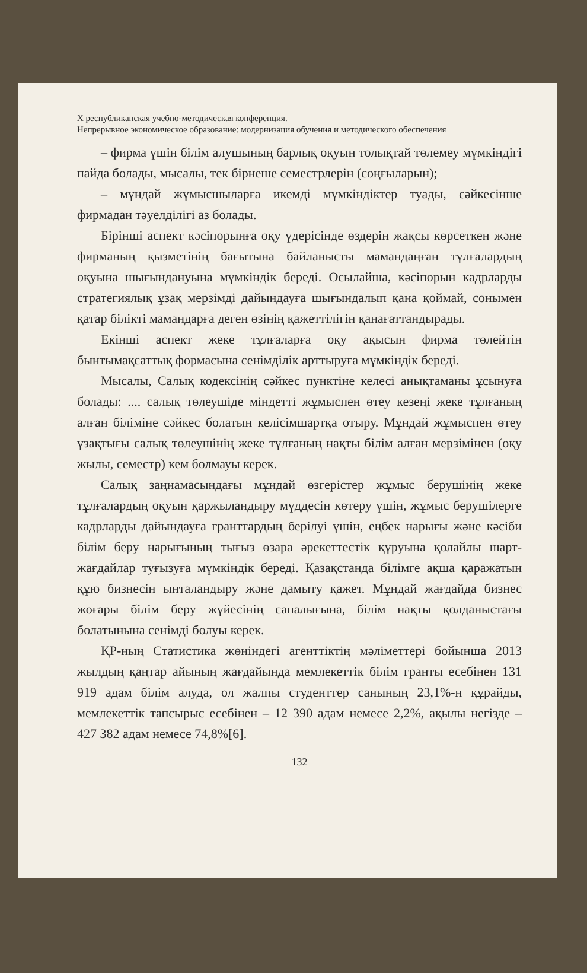X республиканская учебно-методическая конференция.
Непрерывное экономическое образование: модернизация обучения и методического обеспечения
– фирма үшін білім алушының барлық оқуын толықтай төлемеу мүмкіндігі пайда болады, мысалы, тек бірнеше семестрлерін (соңғыларын);
– мұндай жұмысшыларға икемді мүмкіндіктер туады, сәйкесінше фирмадан тәуелділігі аз болады.
Бірінші аспект кәсіпорынға оқу үдерісінде өздерін жақсы көрсеткен және фирманың қызметінің бағытына байланысты мамандаңған тұлғалардың оқуына шығындануына мүмкіндік береді. Осылайша, кәсіпорын кадрларды стратегиялық ұзақ мерзімді дайындауға шығындалып қана қоймай, сонымен қатар білікті мамандарға деген өзінің қажеттілігін қанағаттандырады.
Екінші аспект жеке тұлғаларға оқу ақысын фирма төлейтін бынтымақсаттық формасына сенімділік арттыруға мүмкіндік береді.
Мысалы, Салық кодексінің сәйкес пунктіне келесі анықтаманы ұсынуға болады: .... салық төлеушіде міндетті жұмыспен өтеу кезеңі жеке тұлғаның алған біліміне сәйкес болатын келісімшартқа отыру. Мұндай жұмыспен өтеу ұзақтығы салық төлеушінің жеке тұлғаның нақты білім алған мерзімінен (оқу жылы, семестр) кем болмауы керек.
Салық заңнамасындағы мұндай өзгерістер жұмыс берушінің жеке тұлғалардың оқуын қаржыландыру мүддесін көтеру үшін, жұмыс берушілерге кадрларды дайындауға гранттардың берілуі үшін, еңбек нарығы және кәсіби білім беру нарығының тығыз өзара әрекеттестік құруына қолайлы шарт-жағдайлар туғызуға мүмкіндік береді. Қазақстанда білімге ақша қаражатын құю бизнесін ынталандыру және дамыту қажет. Мұндай жағдайда бизнес жоғары білім беру жүйесінің сапалығына, білім нақты қолданыстағы болатынына сенімді болуы керек.
ҚР-ның Статистика жөніндегі агенттіктің мәліметтері бойынша 2013 жылдың қаңтар айының жағдайында мемлекеттік білім гранты есебінен 131 919 адам білім алуда, ол жалпы студенттер санының 23,1%-н құрайды, мемлекеттік тапсырыс есебінен – 12 390 адам немесе 2,2%, ақылы негізде – 427 382 адам немесе 74,8%[6].
132